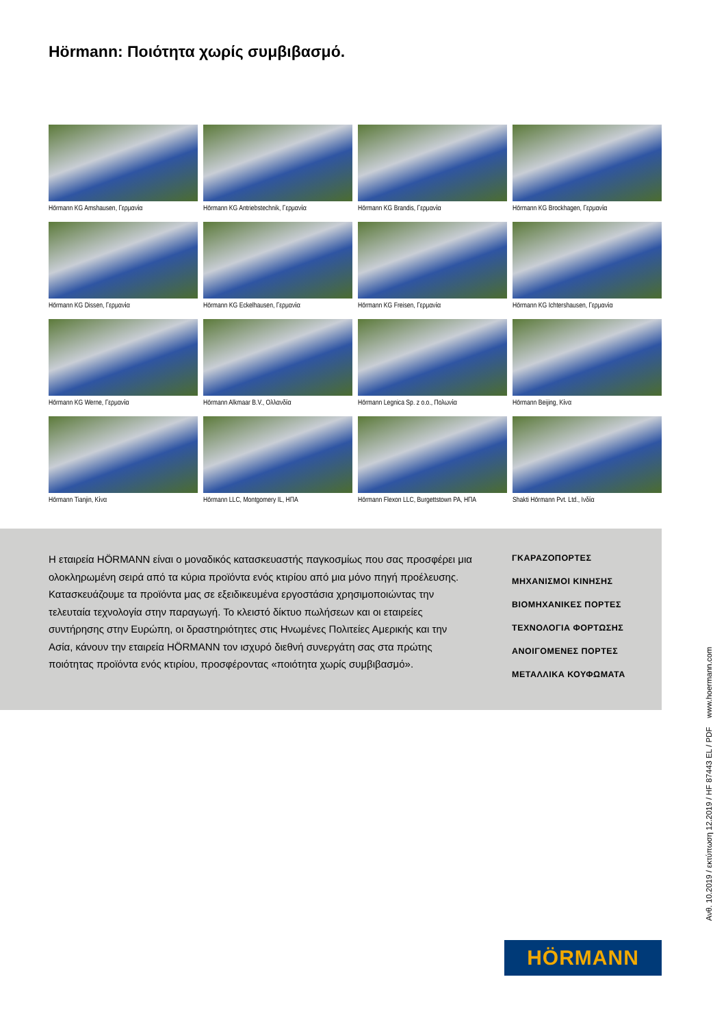Hörmann: Ποιότητα χωρίς συμβιβασμό.
Hörmann KG Amshausen, Γερμανία
Hörmann KG Antriebstechnik, Γερμανία
Hörmann KG Brandis, Γερμανία
Hörmann KG Brockhagen, Γερμανία
Hörmann KG Dissen, Γερμανία
Hörmann KG Eckelhausen, Γερμανία
Hörmann KG Freisen, Γερμανία
Hörmann KG Ichtershausen, Γερμανία
Hörmann KG Werne, Γερμανία
Hörmann Alkmaar B.V., Ολλανδία
Hörmann Legnica Sp. z o.o., Πολωνία
Hörmann Beijing, Κίνα
Hörmann Tianjin, Κίνα
Hörmann LLC, Montgomery IL, ΗΠΑ
Hörmann Flexon LLC, Burgettstown PA, ΗΠΑ
Shakti Hörmann Pvt. Ltd., Ινδία
Η εταιρεία HÖRMANN είναι ο μοναδικός κατασκευαστής παγκοσμίως που σας προσφέρει μια ολοκληρωμένη σειρά από τα κύρια προϊόντα ενός κτιρίου από μια μόνο πηγή προέλευσης. Κατασκευάζουμε τα προϊόντα μας σε εξειδικευμένα εργοστάσια χρησιμοποιώντας την τελευταία τεχνολογία στην παραγωγή. Το κλειστό δίκτυο πωλήσεων και οι εταιρείες συντήρησης στην Ευρώπη, οι δραστηριότητες στις Ηνωμένες Πολιτείες Αμερικής και την Ασία, κάνουν την εταιρεία HÖRMANN τον ισχυρό διεθνή συνεργάτη σας στα πρώτης ποιότητας προϊόντα ενός κτιρίου, προσφέροντας «ποιότητα χωρίς συμβιβασμό».
ΓΚΑΡΑΖΟΠΟΡΤΕΣ
ΜΗΧΑΝΙΣΜΟΙ ΚΙΝΗΣΗΣ
ΒΙΟΜΗΧΑΝΙΚΕΣ ΠΟΡΤΕΣ
ΤΕΧΝΟΛΟΓΙΑ ΦΟΡΤΩΣΗΣ
ΑΝΟΙΓΟΜΕΝΕΣ ΠΟΡΤΕΣ
ΜΕΤΑΛΛΙΚΑ ΚΟΥΦΩΜΑΤΑ
Ανθ. 10.2019 / εκτύπωση 12.2019 / HF 87443 EL / PDF www.hoermann.com
HÖRMANN